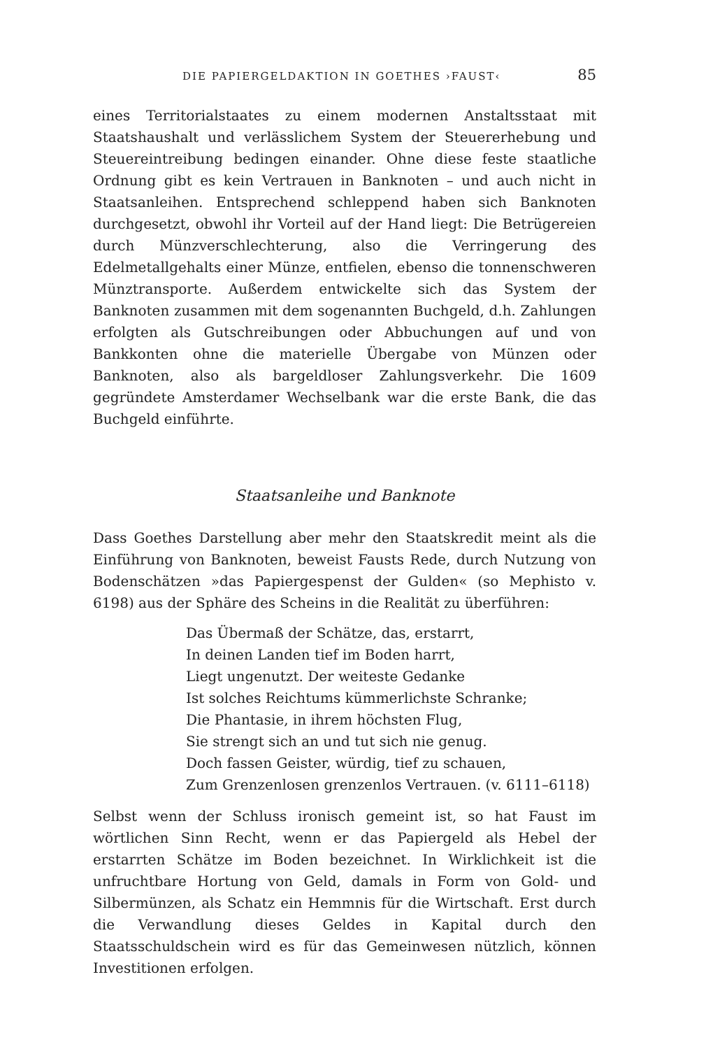DIE PAPIERGELDAKTION IN GOETHES ›FAUST‹ 85
eines Territorialstaates zu einem modernen Anstaltsstaat mit Staatshaushalt und verlässlichem System der Steuererhebung und Steuereintreibung bedingen einander. Ohne diese feste staatliche Ordnung gibt es kein Vertrauen in Banknoten – und auch nicht in Staatsanleihen. Entsprechend schleppend haben sich Banknoten durchgesetzt, obwohl ihr Vorteil auf der Hand liegt: Die Betrügereien durch Münzverschlechterung, also die Verringerung des Edelmetallgehalts einer Münze, entfielen, ebenso die tonnenschweren Münztransporte. Außerdem entwickelte sich das System der Banknoten zusammen mit dem sogenannten Buchgeld, d.h. Zahlungen erfolgten als Gutschreibungen oder Abbuchungen auf und von Bankkonten ohne die materielle Übergabe von Münzen oder Banknoten, also als bargeldloser Zahlungsverkehr. Die 1609 gegründete Amsterdamer Wechselbank war die erste Bank, die das Buchgeld einführte.
Staatsanleihe und Banknote
Dass Goethes Darstellung aber mehr den Staatskredit meint als die Einführung von Banknoten, beweist Fausts Rede, durch Nutzung von Bodenschätzen »das Papiergespenst der Gulden« (so Mephisto v. 6198) aus der Sphäre des Scheins in die Realität zu überführen:
Das Übermaß der Schätze, das, erstarrt,
In deinen Landen tief im Boden harrt,
Liegt ungenutzt. Der weiteste Gedanke
Ist solches Reichtums kümmerlichste Schranke;
Die Phantasie, in ihrem höchsten Flug,
Sie strengt sich an und tut sich nie genug.
Doch fassen Geister, würdig, tief zu schauen,
Zum Grenzenlosen grenzenlos Vertrauen. (v. 6111–6118)
Selbst wenn der Schluss ironisch gemeint ist, so hat Faust im wörtlichen Sinn Recht, wenn er das Papiergeld als Hebel der erstarrten Schätze im Boden bezeichnet. In Wirklichkeit ist die unfruchtbare Hortung von Geld, damals in Form von Gold- und Silbermünzen, als Schatz ein Hemmnis für die Wirtschaft. Erst durch die Verwandlung dieses Geldes in Kapital durch den Staatsschuldschein wird es für das Gemeinwesen nützlich, können Investitionen erfolgen.